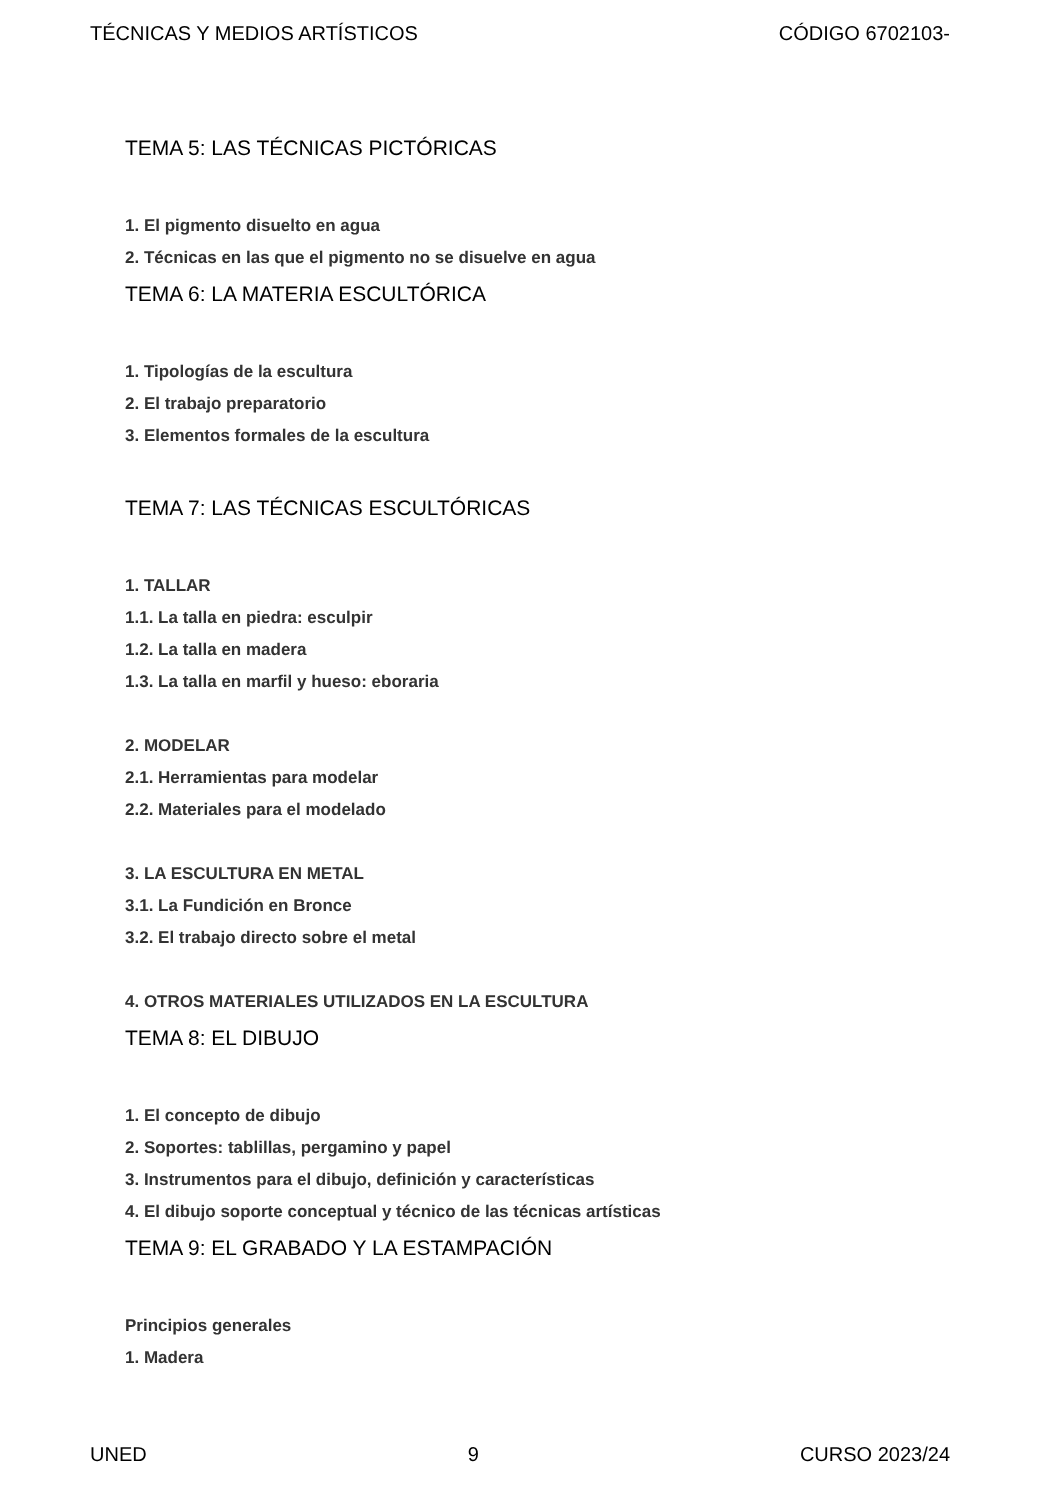TÉCNICAS Y MEDIOS ARTÍSTICOS CÓDIGO 6702103-
TEMA 5: LAS TÉCNICAS PICTÓRICAS
1. El pigmento disuelto en agua
2. Técnicas en las que el pigmento no se disuelve en agua
TEMA 6: LA MATERIA ESCULTÓRICA
1. Tipologías de la escultura
2. El trabajo preparatorio
3. Elementos formales de la escultura
TEMA 7: LAS TÉCNICAS ESCULTÓRICAS
1. TALLAR
1.1. La talla en piedra: esculpir
1.2. La talla en madera
1.3. La talla en marfil y hueso: eboraria
2. MODELAR
2.1. Herramientas para modelar
2.2. Materiales para el modelado
3. LA ESCULTURA EN METAL
3.1. La Fundición en Bronce
3.2. El trabajo directo sobre el metal
4. OTROS MATERIALES UTILIZADOS EN LA ESCULTURA
TEMA 8: EL DIBUJO
1. El concepto de dibujo
2. Soportes: tablillas, pergamino y papel
3. Instrumentos para el dibujo, definición y características
4. El dibujo soporte conceptual y técnico de las técnicas artísticas
TEMA 9: EL GRABADO Y LA ESTAMPACIÓN
Principios generales
1. Madera
UNED 9 CURSO 2023/24